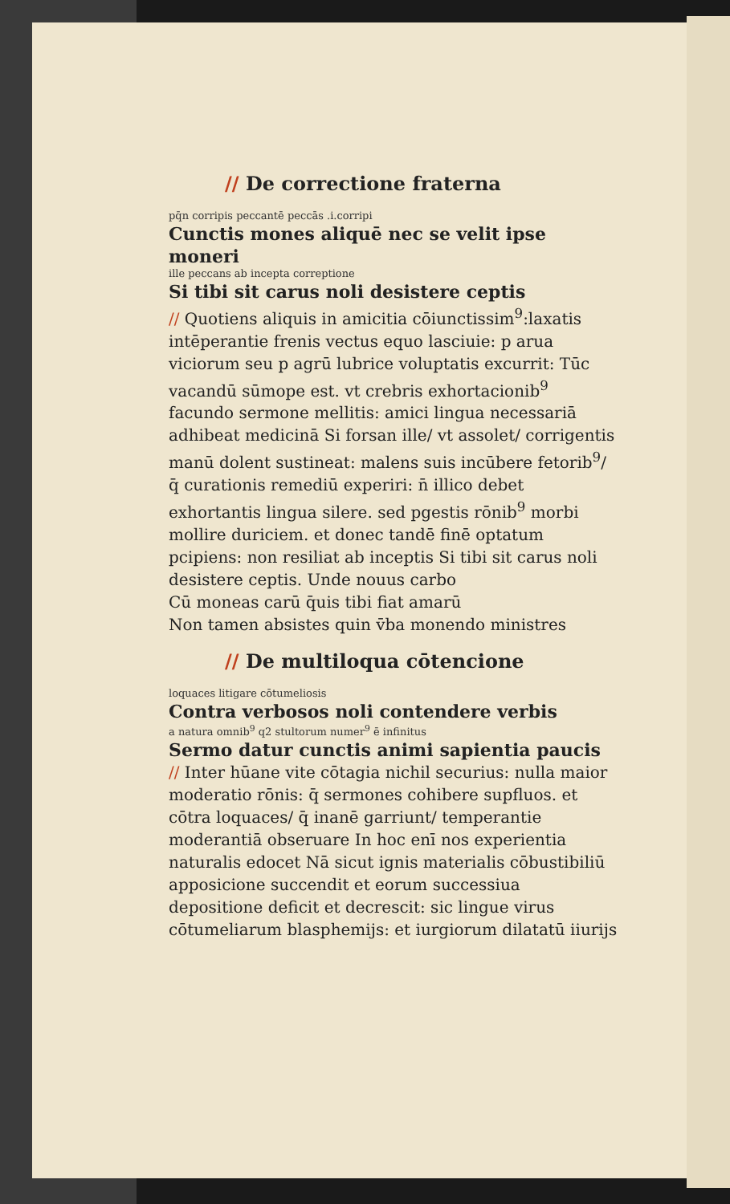// De correctione fraterna
pq̄n corripis peccantē peccās .i.corripi
Cunctis mones aliquē nec se velit ipse moneri
ille peccans ab incepta correptione
Si tibi sit carus noli desistere ceptis
// Quotiens aliquis in amicitia cōiunctissim<sup>9</sup>:laxatis intēperantie frenis vectus equo lasciuie: p arua viciorum seu p agrū lubrice voluptatis excurrit: Tūc vacandū sūmope est. vt crebris exhortacionib<sup>9</sup> facundo sermone mellitis: amici lingua necessariā adhibeat medicinā Si forsan ille/ vt assolet/ corrigentis manū dolent sustineat: malens suis incūbere fetorib<sup>9</sup>/ q̄ curationis remediū experiri: n̄ illico debet exhortantis lingua silere. sed pgestis rōnib<sup>9</sup> morbi mollire duriciem. et donec tandē finē optatum pcipiens: non resiliat ab inceptis Si tibi sit carus noli desistere ceptis. Unde nouus carbo
Cū moneas carū q̄uis tibi fiat amarū
Non tamen absistes quin v̄ba monendo ministres
// De multiloqua cōtencione
loquaces litigare cōtumeliosis
Contra verbosos noli contendere verbis
a natura omnib<sup>9</sup> q2 stultorum numer<sup>9</sup> ē infinitus
Sermo datur cunctis animi sapientia paucis
// Inter hūane vite cōtagia nichil securius: nulla maior moderatio rōnis: q̄ sermones cohibere supfluos. et cōtra loquaces/ q̄ inanē garriunt/ temperantie moderantiā obseruare In hoc enī nos experientia naturalis edocet Nā sicut ignis materialis cōbustibiliū apposicione succendit et eorum successiua depositione deficit et decrescit: sic lingue virus cōtumeliarum blasphemijs: et iurgiorum dilatatū iiurijs